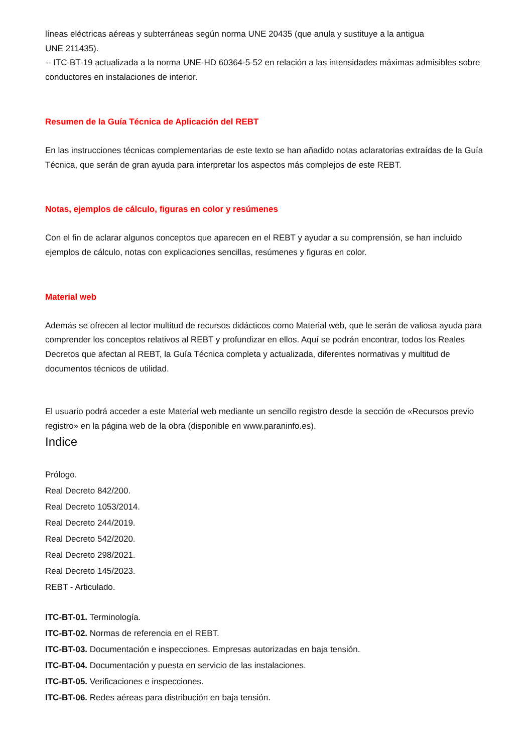líneas eléctricas aéreas y subterráneas según norma UNE 20435 (que anula y sustituye a la antigua
UNE 211435).
-- ITC-BT-19 actualizada a la norma UNE-HD 60364-5-52 en relación a las intensidades máximas admisibles sobre conductores en instalaciones de interior.
Resumen de la Guía Técnica de Aplicación del REBT
En las instrucciones técnicas complementarias de este texto se han añadido notas aclaratorias extraídas de la Guía Técnica, que serán de gran ayuda para interpretar los aspectos más complejos de este REBT.
Notas, ejemplos de cálculo, figuras en color y resúmenes
Con el fin de aclarar algunos conceptos que aparecen en el REBT y ayudar a su comprensión, se han incluido ejemplos de cálculo, notas con explicaciones sencillas, resúmenes y figuras en color.
Material web
Además se ofrecen al lector multitud de recursos didácticos como Material web, que le serán de valiosa ayuda para comprender los conceptos relativos al REBT y profundizar en ellos. Aquí se podrán encontrar, todos los Reales Decretos que afectan al REBT, la Guía Técnica completa y actualizada, diferentes normativas y multitud de documentos técnicos de utilidad.
El usuario podrá acceder a este Material web mediante un sencillo registro desde la sección de «Recursos previo registro» en la página web de la obra (disponible en www.paraninfo.es).
Indice
Prólogo.
Real Decreto 842/200.
Real Decreto 1053/2014.
Real Decreto 244/2019.
Real Decreto 542/2020.
Real Decreto 298/2021.
Real Decreto 145/2023.
REBT - Articulado.
ITC-BT-01. Terminología.
ITC-BT-02. Normas de referencia en el REBT.
ITC-BT-03. Documentación e inspecciones. Empresas autorizadas en baja tensión.
ITC-BT-04. Documentación y puesta en servicio de las instalaciones.
ITC-BT-05. Verificaciones e inspecciones.
ITC-BT-06. Redes aéreas para distribución en baja tensión.